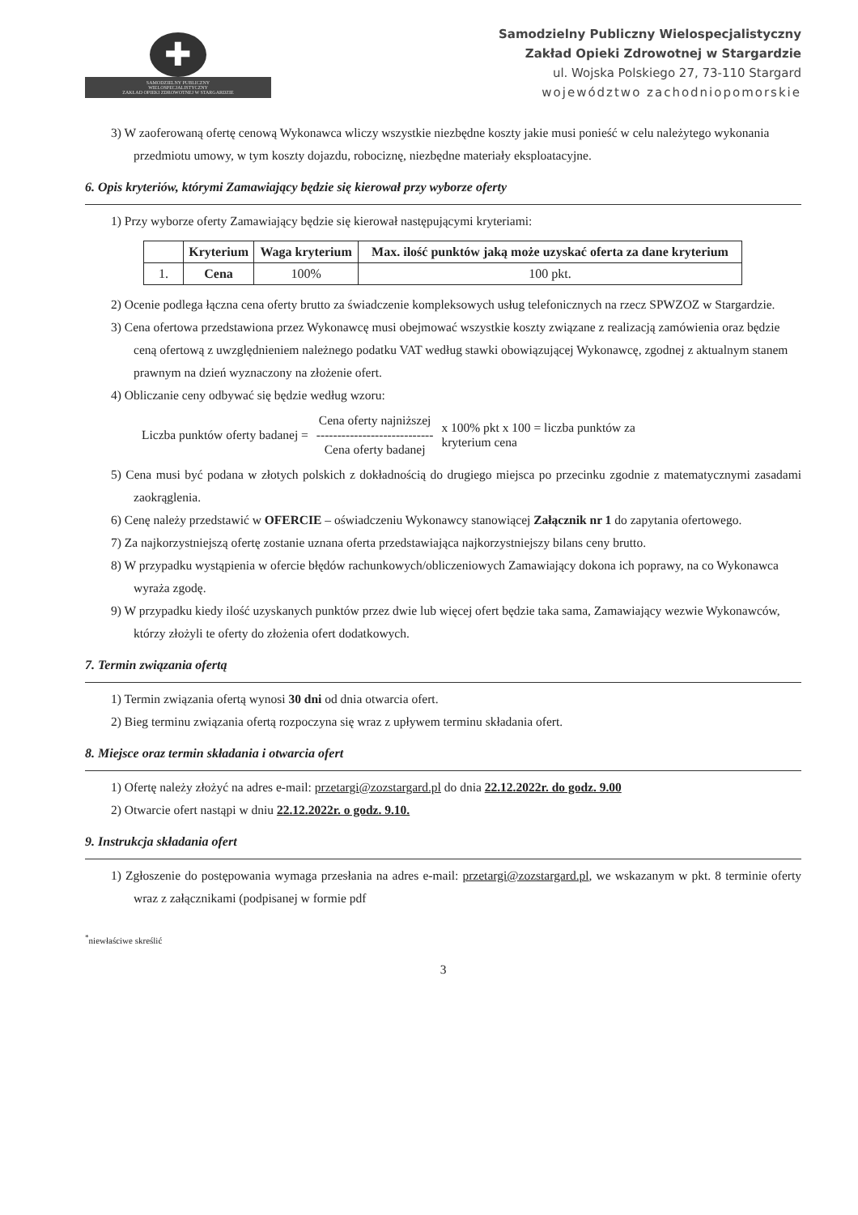✚
SAMODZIELNY PUBLICZNY
WIELOSPECJALISTYCZNY
ZAKŁAD OPIEKI ZDROWOTNEJ W STARGARDZIE
Samodzielny Publiczny Wielospecjalistyczny
Zakład Opieki Zdrowotnej w Stargardzie
ul. Wojska Polskiego 27, 73-110 Stargard
województwo zachodniopomorskie
3) W zaoferowaną ofertę cenową Wykonawca wliczy wszystkie niezbędne koszty jakie musi ponieść w celu należytego wykonania przedmiotu umowy, w tym koszty dojazdu, robociznę, niezbędne materiały eksploatacyjne.
6. Opis kryteriów, którymi Zamawiający będzie się kierował przy wyborze oferty
1) Przy wyborze oferty Zamawiający będzie się kierował następującymi kryteriami:
| | Kryterium | Waga kryterium | Max. ilość punktów jaką może uzyskać oferta za dane kryterium |
| --- | --- | --- | --- |
| 1. | Cena | 100% | 100 pkt. |
2) Ocenie podlega łączna cena oferty brutto za świadczenie kompleksowych usług telefonicznych na rzecz SPWZOZ w Stargardzie.
3) Cena ofertowa przedstawiona przez Wykonawcę musi obejmować wszystkie koszty związane z realizacją zamówienia oraz będzie ceną ofertową z uwzględnieniem należnego podatku VAT według stawki obowiązującej Wykonawcę, zgodnej z aktualnym stanem prawnym na dzień wyznaczony na złożenie ofert.
4) Obliczanie ceny odbywać się będzie według wzoru:
Liczba punktów oferty badanej =
Cena oferty najniższej
----------------------------
Cena oferty badanej
x 100% pkt x 100 = liczba punktów za
kryterium cena
5) Cena musi być podana w złotych polskich z dokładnością do drugiego miejsca po przecinku zgodnie z matematycznymi zasadami zaokrąglenia.
6) Cenę należy przedstawić w OFERCIE – oświadczeniu Wykonawcy stanowiącej Załącznik nr 1 do zapytania ofertowego.
7) Za najkorzystniejszą ofertę zostanie uznana oferta przedstawiająca najkorzystniejszy bilans ceny brutto.
8) W przypadku wystąpienia w ofercie błędów rachunkowych/obliczeniowych Zamawiający dokona ich poprawy, na co Wykonawca wyraża zgodę.
9) W przypadku kiedy ilość uzyskanych punktów przez dwie lub więcej ofert będzie taka sama, Zamawiający wezwie Wykonawców, którzy złożyli te oferty do złożenia ofert dodatkowych.
7. Termin związania ofertą
1) Termin związania ofertą wynosi 30 dni od dnia otwarcia ofert.
2) Bieg terminu związania ofertą rozpoczyna się wraz z upływem terminu składania ofert.
8. Miejsce oraz termin składania i otwarcia ofert
1) Ofertę należy złożyć na adres e-mail: przetargi@zozstargard.pl do dnia 22.12.2022r. do godz. 9.00
2) Otwarcie ofert nastąpi w dniu 22.12.2022r. o godz. 9.10.
9. Instrukcja składania ofert
1) Zgłoszenie do postępowania wymaga przesłania na adres e-mail: przetargi@zozstargard.pl, we wskazanym w pkt. 8 terminie oferty wraz z załącznikami (podpisanej w formie pdf
<sup>*</sup> niewłaściwe skreślić
3